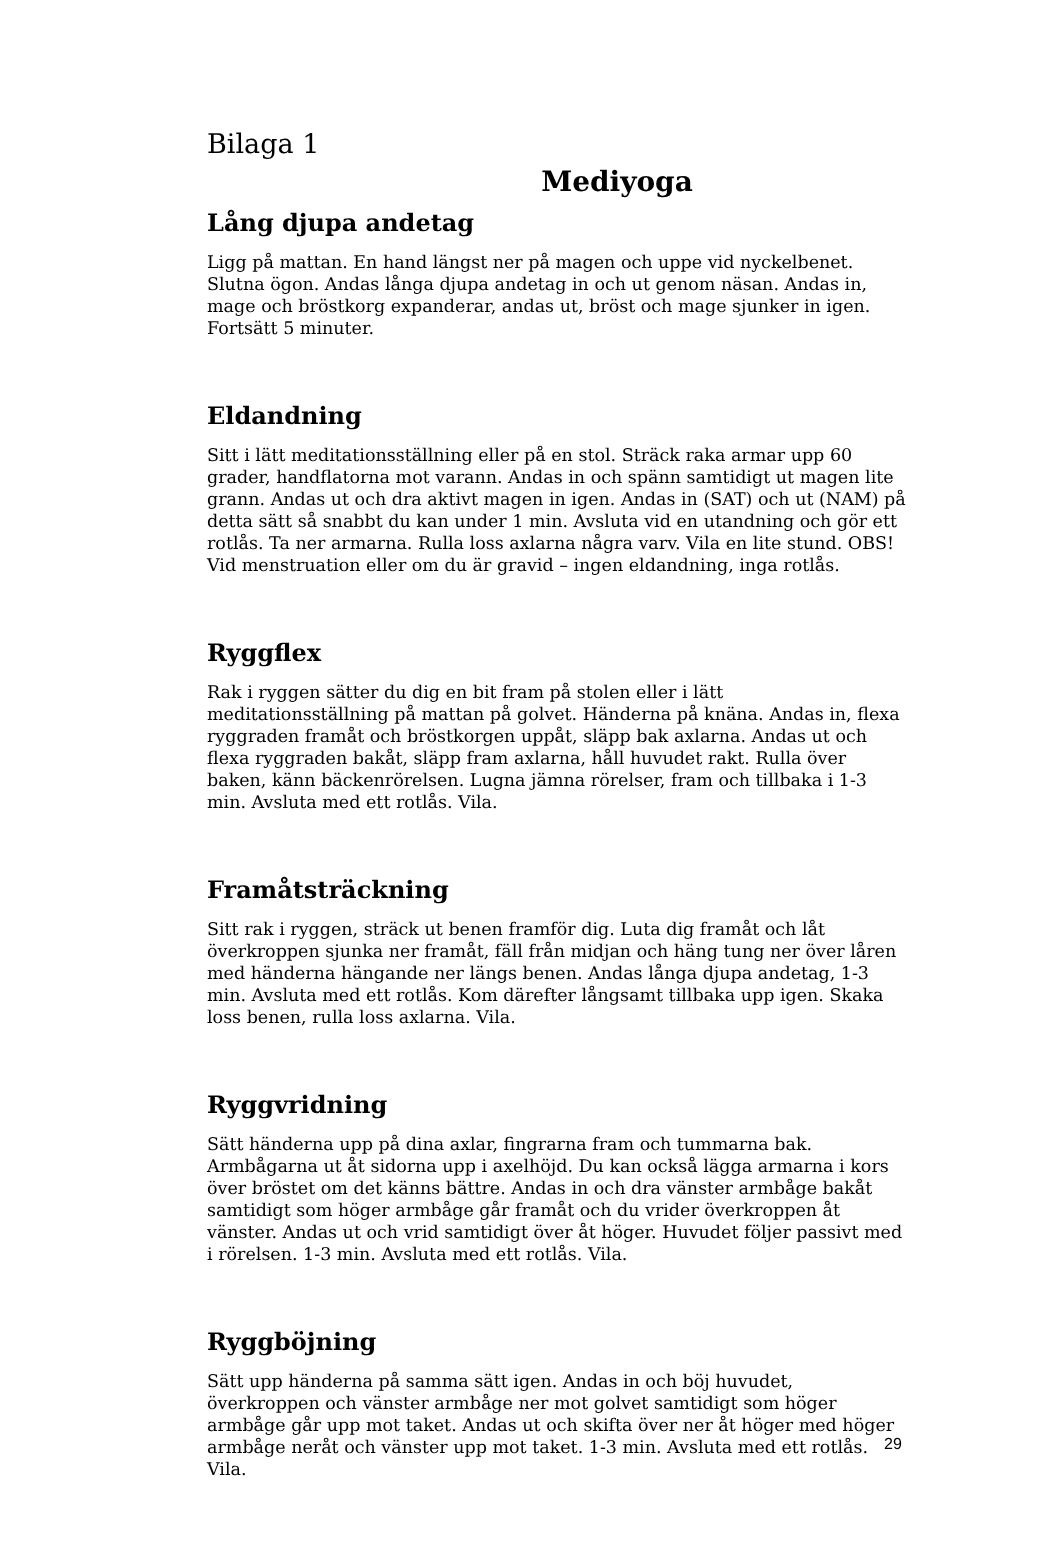Bilaga 1
Mediyoga
Lång djupa andetag
Ligg på mattan. En hand längst ner på magen och uppe vid nyckelbenet. Slutna ögon. Andas långa djupa andetag in och ut genom näsan. Andas in, mage och bröstkorg expanderar, andas ut, bröst och mage sjunker in igen. Fortsätt 5 minuter.
Eldandning
Sitt i lätt meditationsställning eller på en stol. Sträck raka armar upp 60 grader, handflatorna mot varann. Andas in och spänn samtidigt ut magen lite grann. Andas ut och dra aktivt magen in igen. Andas in (SAT) och ut (NAM) på detta sätt så snabbt du kan under 1 min. Avsluta vid en utandning och gör ett rotlås. Ta ner armarna. Rulla loss axlarna några varv. Vila en lite stund. OBS! Vid menstruation eller om du är gravid – ingen eldandning, inga rotlås.
Ryggflex
Rak i ryggen sätter du dig en bit fram på stolen eller i lätt meditationsställning på mattan på golvet. Händerna på knäna. Andas in, flexa ryggraden framåt och bröstkorgen uppåt, släpp bak axlarna. Andas ut och flexa ryggraden bakåt, släpp fram axlarna, håll huvudet rakt. Rulla över baken, känn bäckenrörelsen. Lugna jämna rörelser, fram och tillbaka i 1-3 min. Avsluta med ett rotlås. Vila.
Framåtsträckning
Sitt rak i ryggen, sträck ut benen framför dig. Luta dig framåt och låt överkroppen sjunka ner framåt, fäll från midjan och häng tung ner över låren med händerna hängande ner längs benen. Andas långa djupa andetag, 1-3 min. Avsluta med ett rotlås. Kom därefter långsamt tillbaka upp igen. Skaka loss benen, rulla loss axlarna. Vila.
Ryggvridning
Sätt händerna upp på dina axlar, fingrarna fram och tummarna bak. Armbågarna ut åt sidorna upp i axelhöjd. Du kan också lägga armarna i kors över bröstet om det känns bättre. Andas in och dra vänster armbåge bakåt samtidigt som höger armbåge går framåt och du vrider överkroppen åt vänster. Andas ut och vrid samtidigt över åt höger. Huvudet följer passivt med i rörelsen. 1-3 min. Avsluta med ett rotlås. Vila.
Ryggböjning
Sätt upp händerna på samma sätt igen. Andas in och böj huvudet, överkroppen och vänster armbåge ner mot golvet samtidigt som höger armbåge går upp mot taket. Andas ut och skifta över ner åt höger med höger armbåge neråt och vänster upp mot taket. 1-3 min. Avsluta med ett rotlås. Vila.
29